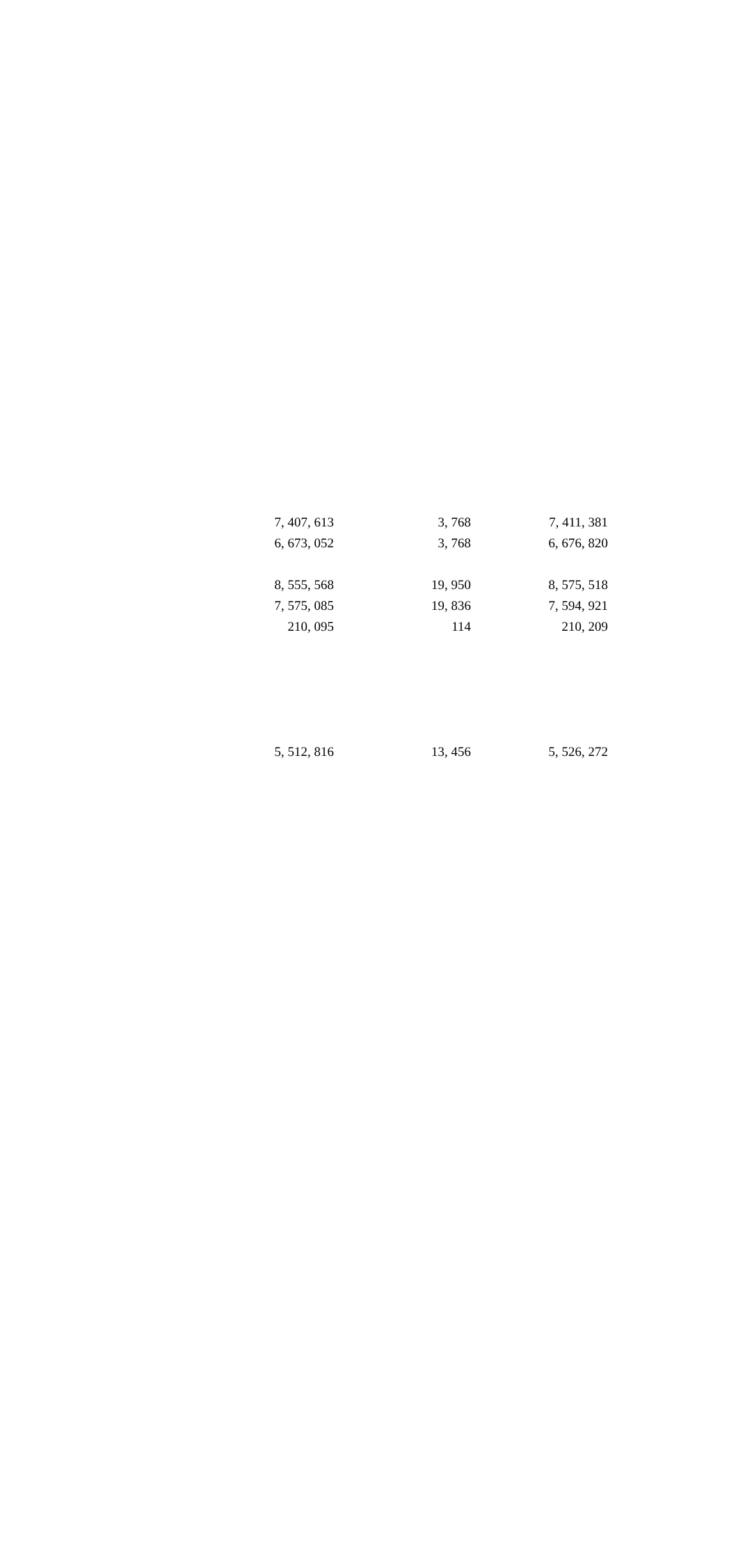| 7, 407, 613 | 3, 768 | 7, 411, 381 |
| 6, 673, 052 | 3, 768 | 6, 676, 820 |
| 8, 555, 568 | 19, 950 | 8, 575, 518 |
| 7, 575, 085 | 19, 836 | 7, 594, 921 |
| 210, 095 | 114 | 210, 209 |
| 5, 512, 816 | 13, 456 | 5, 526, 272 |